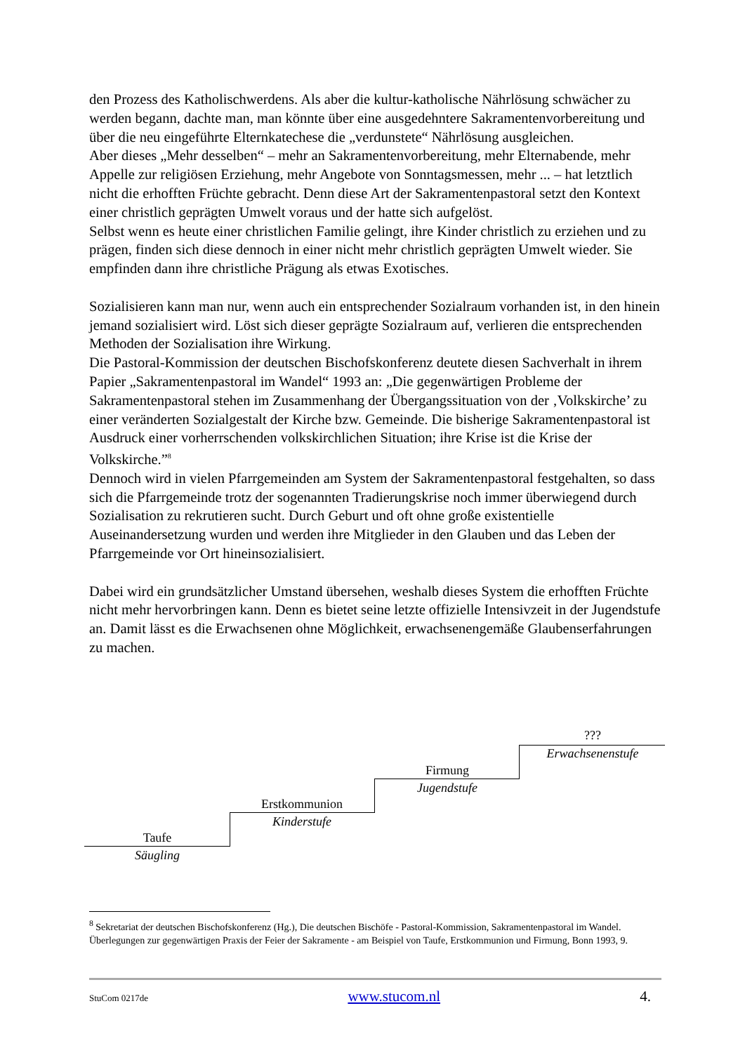den Prozess des Katholischwerdens. Als aber die kultur-katholische Nährlösung schwächer zu werden begann, dachte man, man könnte über eine ausgedehntere Sakramentenvorbereitung und über die neu eingeführte Elternkatechese die „verdunstete“ Nährlösung ausgleichen.
Aber dieses „Mehr desselben“ – mehr an Sakramentenvorbereitung, mehr Elternabende, mehr Appelle zur religiösen Erziehung, mehr Angebote von Sonntagsmessen, mehr ... – hat letztlich nicht die erhofften Früchte gebracht. Denn diese Art der Sakramentenpastoral setzt den Kontext einer christlich geprägten Umwelt voraus und der hatte sich aufgelöst.
Selbst wenn es heute einer christlichen Familie gelingt, ihre Kinder christlich zu erziehen und zu prägen, finden sich diese dennoch in einer nicht mehr christlich geprägten Umwelt wieder. Sie empfinden dann ihre christliche Prägung als etwas Exotisches.
Sozialisieren kann man nur, wenn auch ein entsprechender Sozialraum vorhanden ist, in den hinein jemand sozialisiert wird. Löst sich dieser geprägte Sozialraum auf, verlieren die entsprechenden Methoden der Sozialisation ihre Wirkung.
Die Pastoral-Kommission der deutschen Bischofskonferenz deutete diesen Sachverhalt in ihrem Papier „Sakramentenpastoral im Wandel“ 1993 an: „Die gegenwärtigen Probleme der Sakramentenpastoral stehen im Zusammenhang der Übergangssituation von der ‚Volkskirche’ zu einer veränderten Sozialgestalt der Kirche bzw. Gemeinde. Die bisherige Sakramentenpastoral ist Ausdruck einer vorherrschenden volkskirchlichen Situation; ihre Krise ist die Krise der Volkskirche.”<sup>8</sup>
Dennoch wird in vielen Pfarrgemeinden am System der Sakramentenpastoral festgehalten, so dass sich die Pfarrgemeinde trotz der sogenannten Tradierungskrise noch immer überwiegend durch Sozialisation zu rekrutieren sucht. Durch Geburt und oft ohne große existentielle Auseinandersetzung wurden und werden ihre Mitglieder in den Glauben und das Leben der Pfarrgemeinde vor Ort hineinsozialisiert.
Dabei wird ein grundsätzlicher Umstand übersehen, weshalb dieses System die erhofften Früchte nicht mehr hervorbringen kann. Denn es bietet seine letzte offizielle Intensivzeit in der Jugendstufe an. Damit lässt es die Erwachsenen ohne Möglichkeit, erwachsenengemäße Glaubenserfahrungen zu machen.
???
Erwachsenenstufe
Firmung
Jugendstufe
Erstkommunion
Kinderstufe
Taufe
Säugling
<sup>8</sup> Sekretariat der deutschen Bischofskonferenz (Hg.), Die deutschen Bischöfe - Pastoral-Kommission, Sakramentenpastoral im Wandel. Überlegungen zur gegenwärtigen Praxis der Feier der Sakramente - am Beispiel von Taufe, Erstkommunion und Firmung, Bonn 1993, 9.
StuCom 0217de www.stucom.nl 4.